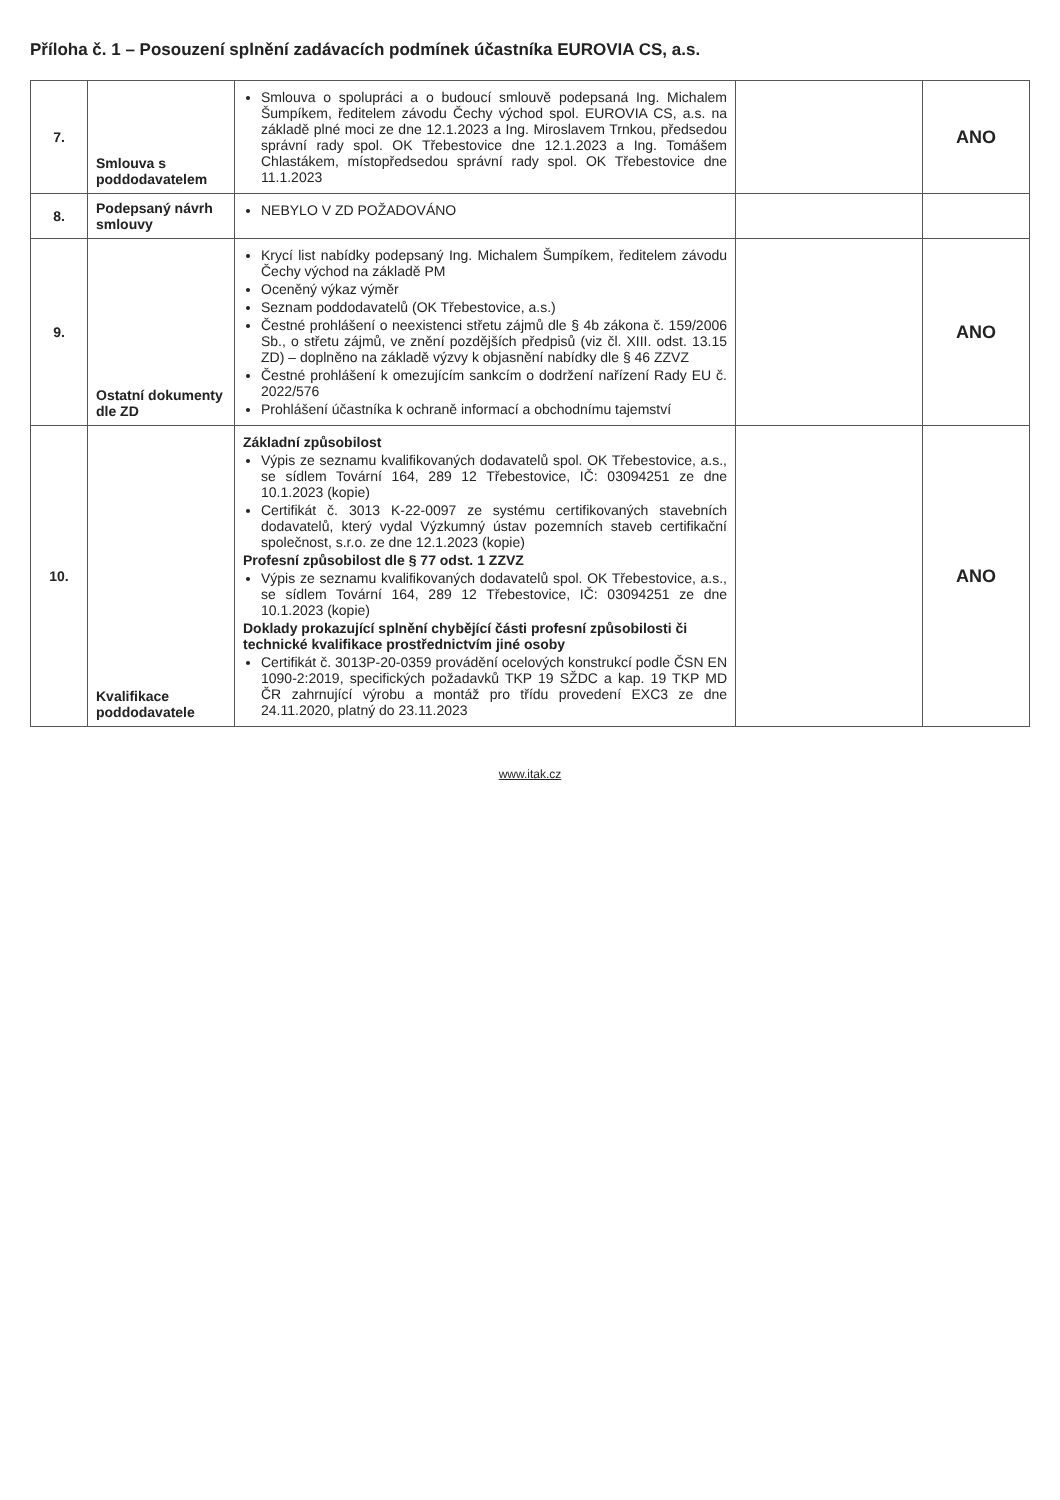Příloha č. 1 – Posouzení splnění zadávacích podmínek účastníka EUROVIA CS, a.s.
| 7. | Smlouva s poddodavatelem | Smlouva o spolupráci a o budoucí smlouvě podepsaná Ing. Michalem Šumpíkem, ředitelem závodu Čechy východ spol. EUROVIA CS, a.s. na základě plné moci ze dne 12.1.2023 a Ing. Miroslavem Trnkou, předsedou správní rady spol. OK Třebestovice dne 12.1.2023 a Ing. Tomášem Chlastákem, místopředsedou správní rady spol. OK Třebestovice dne 11.1.2023 | | ANO |
| 8. | Podepsaný návrh smlouvy | NEBYLO V ZD POŽADOVÁNO | | |
| 9. | Ostatní dokumenty dle ZD | Krycí list nabídky podepsaný Ing. Michalem Šumpíkem, ředitelem závodu Čechy východ na základě PM Oceněný výkaz výměr Seznam poddodavatelů (OK Třebestovice, a.s.) Čestné prohlášení o neexistenci střetu zájmů dle § 4b zákona č. 159/2006 Sb., o střetu zájmů, ve znění pozdějších předpisů (viz čl. XIII. odst. 13.15 ZD) – doplněno na základě výzvy k objasnění nabídky dle § 46 ZZVZ Čestné prohlášení k omezujícím sankcím o dodržení nařízení Rady EU č. 2022/576 Prohlášení účastníka k ochraně informací a obchodnímu tajemství | | ANO |
| 10. | Kvalifikace poddodavatele | Základní způsobilost Výpis ze seznamu kvalifikovaných dodavatelů spol. OK Třebestovice, a.s., se sídlem Tovární 164, 289 12 Třebestovice, IČ: 03094251 ze dne 10.1.2023 (kopie) Certifikát č. 3013 K-22-0097 ze systému certifikovaných stavebních dodavatelů, který vydal Výzkumný ústav pozemních staveb certifikační společnost, s.r.o. ze dne 12.1.2023 (kopie) Profesní způsobilost dle § 77 odst. 1 ZZVZ Výpis ze seznamu kvalifikovaných dodavatelů spol. OK Třebestovice, a.s., se sídlem Tovární 164, 289 12 Třebestovice, IČ: 03094251 ze dne 10.1.2023 (kopie) Doklady prokazující splnění chybějící části profesní způsobilosti či technické kvalifikace prostřednictvím jiné osoby Certifikát č. 3013P-20-0359 provádění ocelových konstrukcí podle ČSN EN 1090-2:2019, specifických požadavků TKP 19 SŽDC a kap. 19 TKP MD ČR zahrnující výrobu a montáž pro třídu provedení EXC3 ze dne 24.11.2020, platný do 23.11.2023 | | ANO |
www.itak.cz